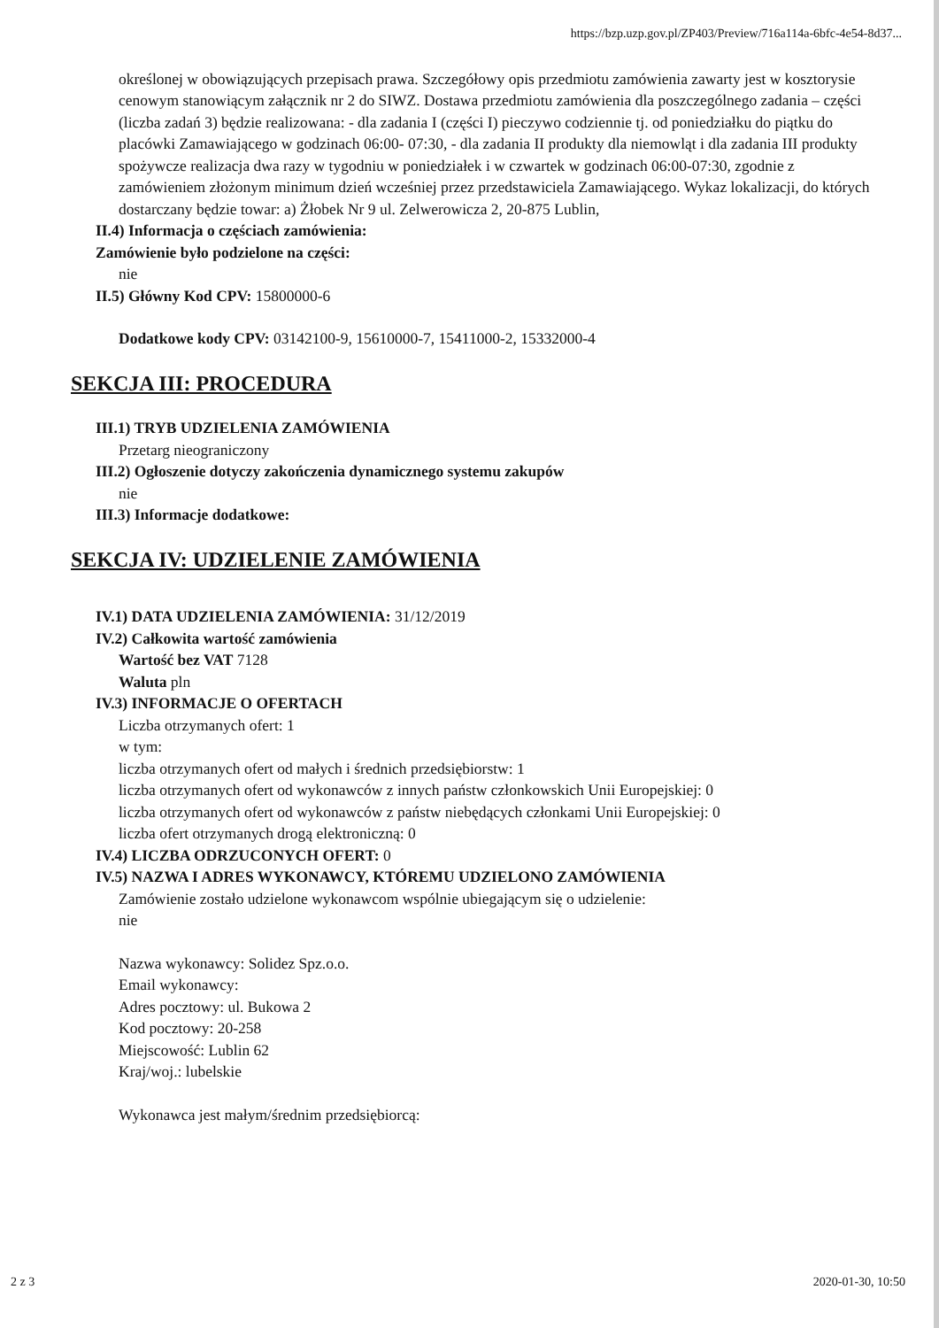https://bzp.uzp.gov.pl/ZP403/Preview/716a114a-6bfc-4e54-8d37...
określonej w obowiązujących przepisach prawa. Szczegółowy opis przedmiotu zamówienia zawarty jest w kosztorysie cenowym stanowiącym załącznik nr 2 do SIWZ. Dostawa przedmiotu zamówienia dla poszczególnego zadania – części (liczba zadań 3) będzie realizowana: - dla zadania I (części I) pieczywo codziennie tj. od poniedziałku do piątku do placówki Zamawiającego w godzinach 06:00- 07:30, - dla zadania II produkty dla niemowląt i dla zadania III produkty spożywcze realizacja dwa razy w tygodniu w poniedziałek i w czwartek w godzinach 06:00-07:30, zgodnie z zamówieniem złożonym minimum dzień wcześniej przez przedstawiciela Zamawiającego. Wykaz lokalizacji, do których dostarczany będzie towar: a) Żłobek Nr 9 ul. Zelwerowicza 2, 20-875 Lublin,
II.4) Informacja o częściach zamówienia:
Zamówienie było podzielone na części:
nie
II.5) Główny Kod CPV: 15800000-6
Dodatkowe kody CPV: 03142100-9, 15610000-7, 15411000-2, 15332000-4
SEKCJA III: PROCEDURA
III.1) TRYB UDZIELENIA ZAMÓWIENIA
Przetarg nieograniczony
III.2) Ogłoszenie dotyczy zakończenia dynamicznego systemu zakupów
nie
III.3) Informacje dodatkowe:
SEKCJA IV: UDZIELENIE ZAMÓWIENIA
IV.1) DATA UDZIELENIA ZAMÓWIENIA: 31/12/2019
IV.2) Całkowita wartość zamówienia
Wartość bez VAT 7128
Waluta pln
IV.3) INFORMACJE O OFERTACH
Liczba otrzymanych ofert: 1
w tym:
liczba otrzymanych ofert od małych i średnich przedsiębiorstw: 1
liczba otrzymanych ofert od wykonawców z innych państw członkowskich Unii Europejskiej: 0
liczba otrzymanych ofert od wykonawców z państw niebędących członkami Unii Europejskiej: 0
liczba ofert otrzymanych drogą elektroniczną: 0
IV.4) LICZBA ODRZUCONYCH OFERT: 0
IV.5) NAZWA I ADRES WYKONAWCY, KTÓREMU UDZIELONO ZAMÓWIENIA
Zamówienie zostało udzielone wykonawcom wspólnie ubiegającym się o udzielenie:
nie
Nazwa wykonawcy: Solidez Spz.o.o.
Email wykonawcy:
Adres pocztowy: ul. Bukowa 2
Kod pocztowy: 20-258
Miejscowość: Lublin 62
Kraj/woj.: lubelskie
Wykonawca jest małym/średnim przedsiębiorcą:
2 z 3 2020-01-30, 10:50